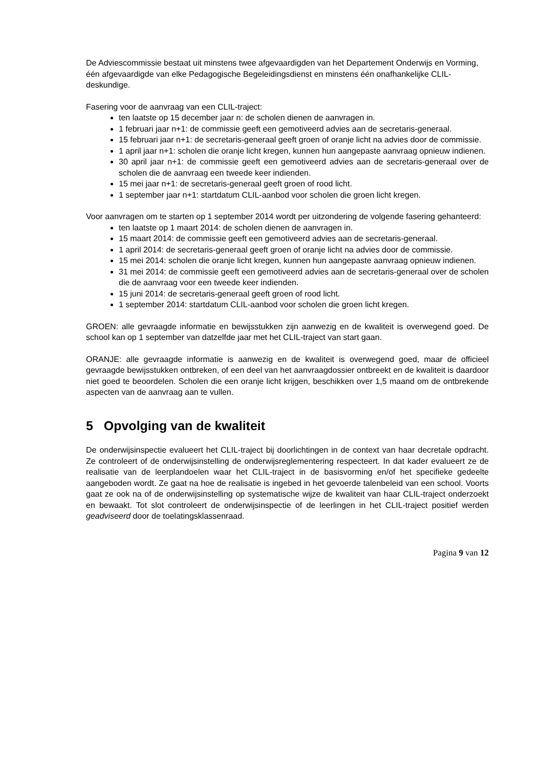De Adviescommissie bestaat uit minstens twee afgevaardigden van het Departement Onderwijs en Vorming, één afgevaardigde van elke Pedagogische Begeleidingsdienst en minstens één onafhankelijke CLIL-deskundige.
Fasering voor de aanvraag van een CLIL-traject:
ten laatste op 15 december jaar n: de scholen dienen de aanvragen in.
1 februari jaar n+1: de commissie geeft een gemotiveerd advies aan de secretaris-generaal.
15 februari jaar n+1: de secretaris-generaal geeft groen of oranje licht na advies door de commissie.
1 april jaar n+1: scholen die oranje licht kregen, kunnen hun aangepaste aanvraag opnieuw indienen.
30 april jaar n+1: de commissie geeft een gemotiveerd advies aan de secretaris-generaal over de scholen die de aanvraag een tweede keer indienden.
15 mei jaar n+1: de secretaris-generaal geeft groen of rood licht.
1 september jaar n+1: startdatum CLIL-aanbod voor scholen die groen licht kregen.
Voor aanvragen om te starten op 1 september 2014 wordt per uitzondering de volgende fasering gehanteerd:
ten laatste op 1 maart 2014: de scholen dienen de aanvragen in.
15 maart 2014: de commissie geeft een gemotiveerd advies aan de secretaris-generaal.
1 april 2014: de secretaris-generaal geeft groen of oranje licht na advies door de commissie.
15 mei 2014: scholen die oranje licht kregen, kunnen hun aangepaste aanvraag opnieuw indienen.
31 mei 2014: de commissie geeft een gemotiveerd advies aan de secretaris-generaal over de scholen die de aanvraag voor een tweede keer indienden.
15 juni 2014: de secretaris-generaal geeft groen of rood licht.
1 september 2014: startdatum CLIL-aanbod voor scholen die groen licht kregen.
GROEN: alle gevraagde informatie en bewijsstukken zijn aanwezig en de kwaliteit is overwegend goed. De school kan op 1 september van datzelfde jaar met het CLIL-traject van start gaan.
ORANJE: alle gevraagde informatie is aanwezig en de kwaliteit is overwegend goed, maar de officieel gevraagde bewijsstukken ontbreken, of een deel van het aanvraagdossier ontbreekt en de kwaliteit is daardoor niet goed te beoordelen. Scholen die een oranje licht krijgen, beschikken over 1,5 maand om de ontbrekende aspecten van de aanvraag aan te vullen.
5 Opvolging van de kwaliteit
De onderwijsinspectie evalueert het CLIL-traject bij doorlichtingen in de context van haar decretale opdracht. Ze controleert of de onderwijsinstelling de onderwijsreglementering respecteert. In dat kader evalueert ze de realisatie van de leerplandoelen waar het CLIL-traject in de basisvorming en/of het specifieke gedeelte aangeboden wordt. Ze gaat na hoe de realisatie is ingebed in het gevoerde talenbeleid van een school. Voorts gaat ze ook na of de onderwijsinstelling op systematische wijze de kwaliteit van haar CLIL-traject onderzoekt en bewaakt. Tot slot controleert de onderwijsinspectie of de leerlingen in het CLIL-traject positief werden geadviseerd door de toelatingsklassenraad.
Pagina 9 van 12